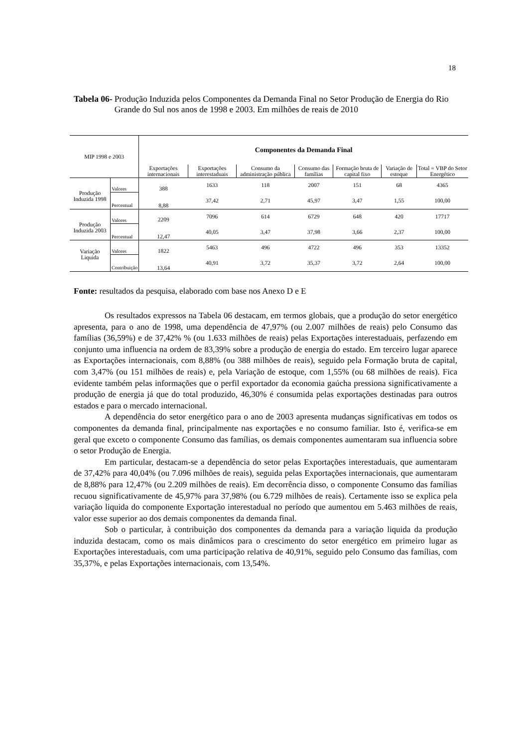18
Tabela 06- Produção Induzida pelos Componentes da Demanda Final no Setor Produção de Energia do Rio Grande do Sul nos anos de 1998 e 2003. Em milhões de reais de 2010
| MIP 1998 e 2003 | | Componentes da Demanda Final | | | | | | |
| --- | --- | --- | --- | --- | --- | --- | --- | --- |
| | | Exportações internacionais | Exportações interestaduais | Consumo da administração pública | Consumo das famílias | Formação bruta de capital fixo | Variação de estoque | Total = VBP do Setor Energético |
| Produção Induzida 1998 | Valores | 388 | 1633 | 118 | 2007 | 151 | 68 | 4365 |
| | Percentual | 8,88 | 37,42 | 2,71 | 45,97 | 3,47 | 1,55 | 100,00 |
| Produção Induzida 2003 | Valores | 2209 | 7096 | 614 | 6729 | 648 | 420 | 17717 |
| | Percentual | 12,47 | 40,05 | 3,47 | 37,98 | 3,66 | 2,37 | 100,00 |
| Variação Liquida | Valores | 1822 | 5463 | 496 | 4722 | 496 | 353 | 13352 |
| | Contribuição | 13,64 | 40,91 | 3,72 | 35,37 | 3,72 | 2,64 | 100,00 |
Fonte: resultados da pesquisa, elaborado com base nos Anexo D e E
Os resultados expressos na Tabela 06 destacam, em termos globais, que a produção do setor energético apresenta, para o ano de 1998, uma dependência de 47,97% (ou 2.007 milhões de reais) pelo Consumo das famílias (36,59%) e de 37,42% % (ou 1.633 milhões de reais) pelas Exportações interestaduais, perfazendo em conjunto uma influencia na ordem de 83,39% sobre a produção de energia do estado. Em terceiro lugar aparece as Exportações internacionais, com 8,88% (ou 388 milhões de reais), seguido pela Formação bruta de capital, com 3,47% (ou 151 milhões de reais) e, pela Variação de estoque, com 1,55% (ou 68 milhões de reais). Fica evidente também pelas informações que o perfil exportador da economia gaúcha pressiona significativamente a produção de energia já que do total produzido, 46,30% é consumida pelas exportações destinadas para outros estados e para o mercado internacional.
A dependência do setor energético para o ano de 2003 apresenta mudanças significativas em todos os componentes da demanda final, principalmente nas exportações e no consumo familiar. Isto é, verifica-se em geral que exceto o componente Consumo das famílias, os demais componentes aumentaram sua influencia sobre o setor Produção de Energia.
Em particular, destacam-se a dependência do setor pelas Exportações interestaduais, que aumentaram de 37,42% para 40,04% (ou 7.096 milhões de reais), seguida pelas Exportações internacionais, que aumentaram de 8,88% para 12,47% (ou 2.209 milhões de reais). Em decorrência disso, o componente Consumo das famílias recuou significativamente de 45,97% para 37,98% (ou 6.729 milhões de reais). Certamente isso se explica pela variação liquida do componente Exportação interestadual no período que aumentou em 5.463 milhões de reais, valor esse superior ao dos demais componentes da demanda final.
Sob o particular, à contribuição dos componentes da demanda para a variação liquida da produção induzida destacam, como os mais dinâmicos para o crescimento do setor energético em primeiro lugar as Exportações interestaduais, com uma participação relativa de 40,91%, seguido pelo Consumo das famílias, com 35,37%, e pelas Exportações internacionais, com 13,54%.